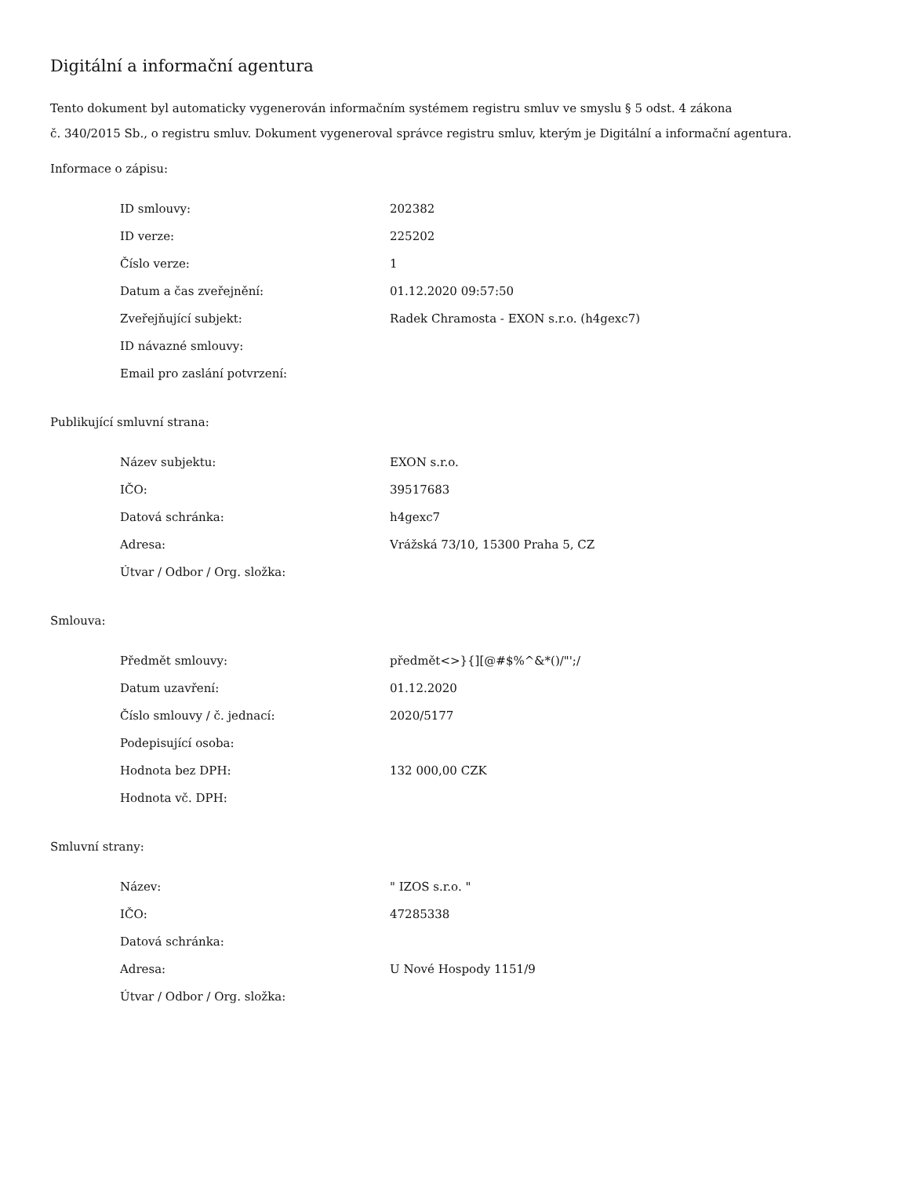Digitální a informační agentura
Tento dokument byl automaticky vygenerován informačním systémem registru smluv ve smyslu § 5 odst. 4 zákona
č. 340/2015 Sb., o registru smluv. Dokument vygeneroval správce registru smluv, kterým je Digitální a informační agentura.
Informace o zápisu:
| ID smlouvy: | 202382 |
| ID verze: | 225202 |
| Číslo verze: | 1 |
| Datum a čas zveřejnění: | 01.12.2020 09:57:50 |
| Zveřejňující subjekt: | Radek Chramosta - EXON s.r.o. (h4gexc7) |
| ID návazné smlouvy: | |
| Email pro zaslání potvrzení: | |
Publikující smluvní strana:
| Název subjektu: | EXON s.r.o. |
| IČO: | 39517683 |
| Datová schránka: | h4gexc7 |
| Adresa: | Vrážská 73/10, 15300 Praha 5, CZ |
| Útvar / Odbor / Org. složka: | |
Smlouva:
| Předmět smlouvy: | předmět<>}{][@#$%^&*()/"';/ |
| Datum uzavření: | 01.12.2020 |
| Číslo smlouvy / č. jednací: | 2020/5177 |
| Podepisující osoba: | |
| Hodnota bez DPH: | 132 000,00 CZK |
| Hodnota vč. DPH: | |
Smluvní strany:
| Název: | " IZOS s.r.o. " |
| IČO: | 47285338 |
| Datová schránka: | |
| Adresa: | U Nové Hospody 1151/9 |
| Útvar / Odbor / Org. složka: | |